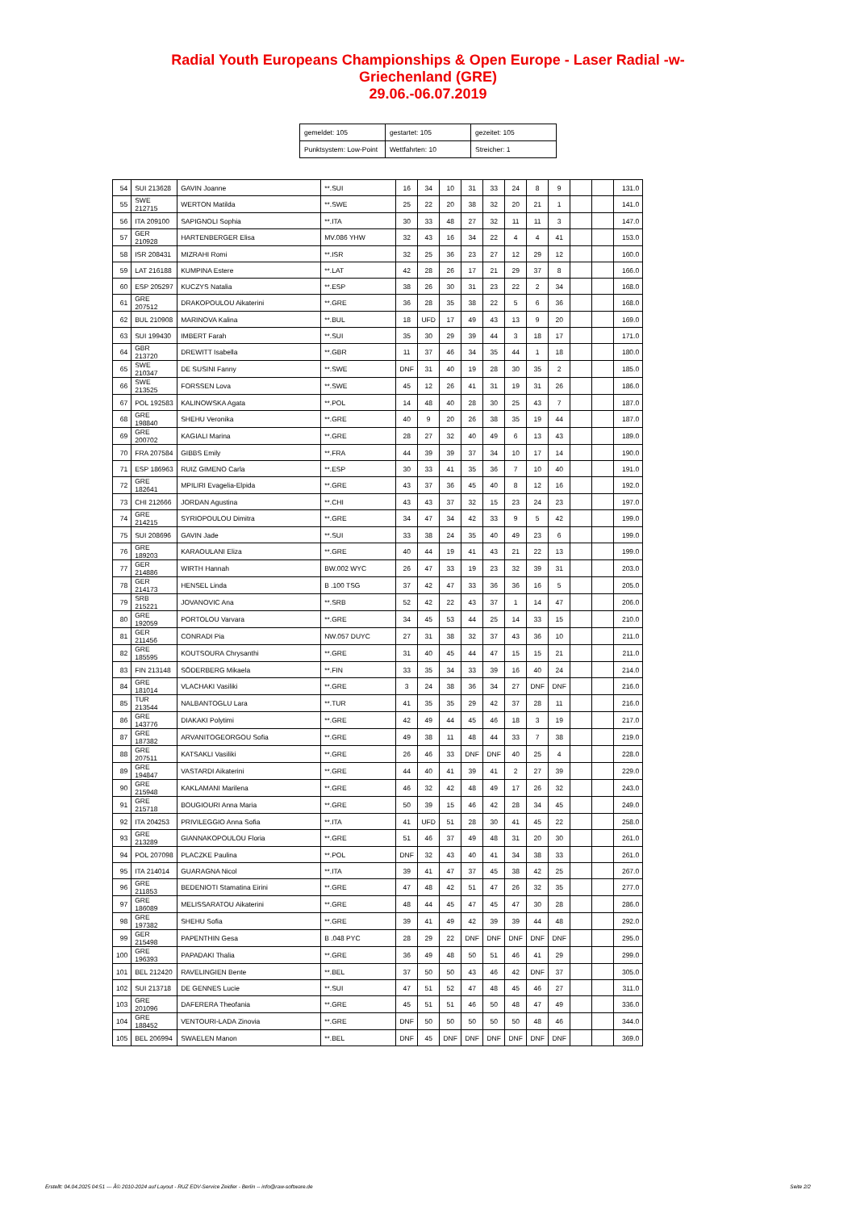Radial Youth Europeans Championships & Open Europe - Laser Radial -w-
Griechenland (GRE)
29.06.-06.07.2019
| gemeldet: 105 | gestartet: 105 | gezeitet: 105 |
| Punktsystem: Low-Point | Wettfahrten: 10 | Streicher: 1 |
| 54 | SUI 213628 | GAVIN Joanne | **.SUI | 16 | 34 | 10 | 31 | 33 | 24 | 8 | 9 | | | 131.0 |
| 55 | SWE 212715 | WERTON Matilda | **.SWE | 25 | 22 | 20 | 38 | 32 | 20 | 21 | 1 | | | 141.0 |
| 56 | ITA 209100 | SAPIGNOLI Sophia | **.ITA | 30 | 33 | 48 | 27 | 32 | 11 | 11 | 3 | | | 147.0 |
| 57 | GER 210928 | HARTENBERGER Elisa | MV.086 YHW | 32 | 43 | 16 | 34 | 22 | 4 | 4 | 41 | | | 153.0 |
| 58 | ISR 208431 | MIZRAHI Romi | **.ISR | 32 | 25 | 36 | 23 | 27 | 12 | 29 | 12 | | | 160.0 |
| 59 | LAT 216188 | KUMPINA Estere | **.LAT | 42 | 28 | 26 | 17 | 21 | 29 | 37 | 8 | | | 166.0 |
| 60 | ESP 205297 | KUCZYS Natalia | **.ESP | 38 | 26 | 30 | 31 | 23 | 22 | 2 | 34 | | | 168.0 |
| 61 | GRE 207512 | DRAKOPOULOU Aikaterini | **.GRE | 36 | 28 | 35 | 38 | 22 | 5 | 6 | 36 | | | 168.0 |
| 62 | BUL 210908 | MARINOVA Kalina | **.BUL | 18 | UFD | 17 | 49 | 43 | 13 | 9 | 20 | | | 169.0 |
| 63 | SUI 199430 | IMBERT Farah | **.SUI | 35 | 30 | 29 | 39 | 44 | 3 | 18 | 17 | | | 171.0 |
| 64 | GBR 213720 | DREWITT Isabella | **.GBR | 11 | 37 | 46 | 34 | 35 | 44 | 1 | 18 | | | 180.0 |
| 65 | SWE 210347 | DE SUSINI Fanny | **.SWE | DNF | 31 | 40 | 19 | 28 | 30 | 35 | 2 | | | 185.0 |
| 66 | SWE 213525 | FORSSEN Lova | **.SWE | 45 | 12 | 26 | 41 | 31 | 19 | 31 | 26 | | | 186.0 |
| 67 | POL 192583 | KALINOWSKA Agata | **.POL | 14 | 48 | 40 | 28 | 30 | 25 | 43 | 7 | | | 187.0 |
| 68 | GRE 198840 | SHEHU Veronika | **.GRE | 40 | 9 | 20 | 26 | 38 | 35 | 19 | 44 | | | 187.0 |
| 69 | GRE 200702 | KAGIALI Marina | **.GRE | 28 | 27 | 32 | 40 | 49 | 6 | 13 | 43 | | | 189.0 |
| 70 | FRA 207584 | GIBBS Emily | **.FRA | 44 | 39 | 39 | 37 | 34 | 10 | 17 | 14 | | | 190.0 |
| 71 | ESP 186963 | RUIZ GIMENO Carla | **.ESP | 30 | 33 | 41 | 35 | 36 | 7 | 10 | 40 | | | 191.0 |
| 72 | GRE 182641 | MPILIRI Evagelia-Elpida | **.GRE | 43 | 37 | 36 | 45 | 40 | 8 | 12 | 16 | | | 192.0 |
| 73 | CHI 212666 | JORDAN Agustina | **.CHI | 43 | 43 | 37 | 32 | 15 | 23 | 24 | 23 | | | 197.0 |
| 74 | GRE 214215 | SYRIOPOULOU Dimitra | **.GRE | 34 | 47 | 34 | 42 | 33 | 9 | 5 | 42 | | | 199.0 |
| 75 | SUI 208696 | GAVIN Jade | **.SUI | 33 | 38 | 24 | 35 | 40 | 49 | 23 | 6 | | | 199.0 |
| 76 | GRE 189203 | KARAOULANI Eliza | **.GRE | 40 | 44 | 19 | 41 | 43 | 21 | 22 | 13 | | | 199.0 |
| 77 | GER 214886 | WIRTH Hannah | BW.002 WYC | 26 | 47 | 33 | 19 | 23 | 32 | 39 | 31 | | | 203.0 |
| 78 | GER 214173 | HENSEL Linda | B .100 TSG | 37 | 42 | 47 | 33 | 36 | 36 | 16 | 5 | | | 205.0 |
| 79 | SRB 215221 | JOVANOVIC Ana | **.SRB | 52 | 42 | 22 | 43 | 37 | 1 | 14 | 47 | | | 206.0 |
| 80 | GRE 192059 | PORTOLOU Varvara | **.GRE | 34 | 45 | 53 | 44 | 25 | 14 | 33 | 15 | | | 210.0 |
| 81 | GER 211456 | CONRADI Pia | NW.057 DUYC | 27 | 31 | 38 | 32 | 37 | 43 | 36 | 10 | | | 211.0 |
| 82 | GRE 185595 | KOUTSOURA Chrysanthi | **.GRE | 31 | 40 | 45 | 44 | 47 | 15 | 15 | 21 | | | 211.0 |
| 83 | FIN 213148 | SÖDERBERG Mikaela | **.FIN | 33 | 35 | 34 | 33 | 39 | 16 | 40 | 24 | | | 214.0 |
| 84 | GRE 181014 | VLACHAKI Vasiliki | **.GRE | 3 | 24 | 38 | 36 | 34 | 27 | DNF | DNF | | | 216.0 |
| 85 | TUR 213544 | NALBANTOGLU Lara | **.TUR | 41 | 35 | 35 | 29 | 42 | 37 | 28 | 11 | | | 216.0 |
| 86 | GRE 143776 | DIAKAKI Polytimi | **.GRE | 42 | 49 | 44 | 45 | 46 | 18 | 3 | 19 | | | 217.0 |
| 87 | GRE 187382 | ARVANITOGEORGOU Sofia | **.GRE | 49 | 38 | 11 | 48 | 44 | 33 | 7 | 38 | | | 219.0 |
| 88 | GRE 207511 | KATSAKLI Vasiliki | **.GRE | 26 | 46 | 33 | DNF | DNF | 40 | 25 | 4 | | | 228.0 |
| 89 | GRE 194847 | VASTARDI Aikaterini | **.GRE | 44 | 40 | 41 | 39 | 41 | 2 | 27 | 39 | | | 229.0 |
| 90 | GRE 215948 | KAKLAMANI Marilena | **.GRE | 46 | 32 | 42 | 48 | 49 | 17 | 26 | 32 | | | 243.0 |
| 91 | GRE 215718 | BOUGIOURI Anna Maria | **.GRE | 50 | 39 | 15 | 46 | 42 | 28 | 34 | 45 | | | 249.0 |
| 92 | ITA 204253 | PRIVILEGGIO Anna Sofia | **.ITA | 41 | UFD | 51 | 28 | 30 | 41 | 45 | 22 | | | 258.0 |
| 93 | GRE 213289 | GIANNAKOPOULOU Floria | **.GRE | 51 | 46 | 37 | 49 | 48 | 31 | 20 | 30 | | | 261.0 |
| 94 | POL 207098 | PLACZKE Paulina | **.POL | DNF | 32 | 43 | 40 | 41 | 34 | 38 | 33 | | | 261.0 |
| 95 | ITA 214014 | GUARAGNA Nicol | **.ITA | 39 | 41 | 47 | 37 | 45 | 38 | 42 | 25 | | | 267.0 |
| 96 | GRE 211853 | BEDENIOTI Stamatina Eirini | **.GRE | 47 | 48 | 42 | 51 | 47 | 26 | 32 | 35 | | | 277.0 |
| 97 | GRE 186089 | MELISSARATOU Aikaterini | **.GRE | 48 | 44 | 45 | 47 | 45 | 47 | 30 | 28 | | | 286.0 |
| 98 | GRE 197382 | SHEHU Sofia | **.GRE | 39 | 41 | 49 | 42 | 39 | 39 | 44 | 48 | | | 292.0 |
| 99 | GER 215498 | PAPENTHIN Gesa | B .048 PYC | 28 | 29 | 22 | DNF | DNF | DNF | DNF | DNF | | | 295.0 |
| 100 | GRE 196393 | PAPADAKI Thalia | **.GRE | 36 | 49 | 48 | 50 | 51 | 46 | 41 | 29 | | | 299.0 |
| 101 | BEL 212420 | RAVELINGIEN Bente | **.BEL | 37 | 50 | 50 | 43 | 46 | 42 | DNF | 37 | | | 305.0 |
| 102 | SUI 213718 | DE GENNES Lucie | **.SUI | 47 | 51 | 52 | 47 | 48 | 45 | 46 | 27 | | | 311.0 |
| 103 | GRE 201096 | DAFERERA Theofania | **.GRE | 45 | 51 | 51 | 46 | 50 | 48 | 47 | 49 | | | 336.0 |
| 104 | GRE 188452 | VENTOURI-LADA Zinovia | **.GRE | DNF | 50 | 50 | 50 | 50 | 50 | 48 | 46 | | | 344.0 |
| 105 | BEL 206994 | SWAELEN Manon | **.BEL | DNF | 45 | DNF | DNF | DNF | DNF | DNF | DNF | | | 369.0 |
Erstellt: 04.04.2025 04:51 --- Â© 2010-2024 auf Layout - RUZ EDV-Service Zeidler - Berlin -- info@raw-software.de Seite 2/2